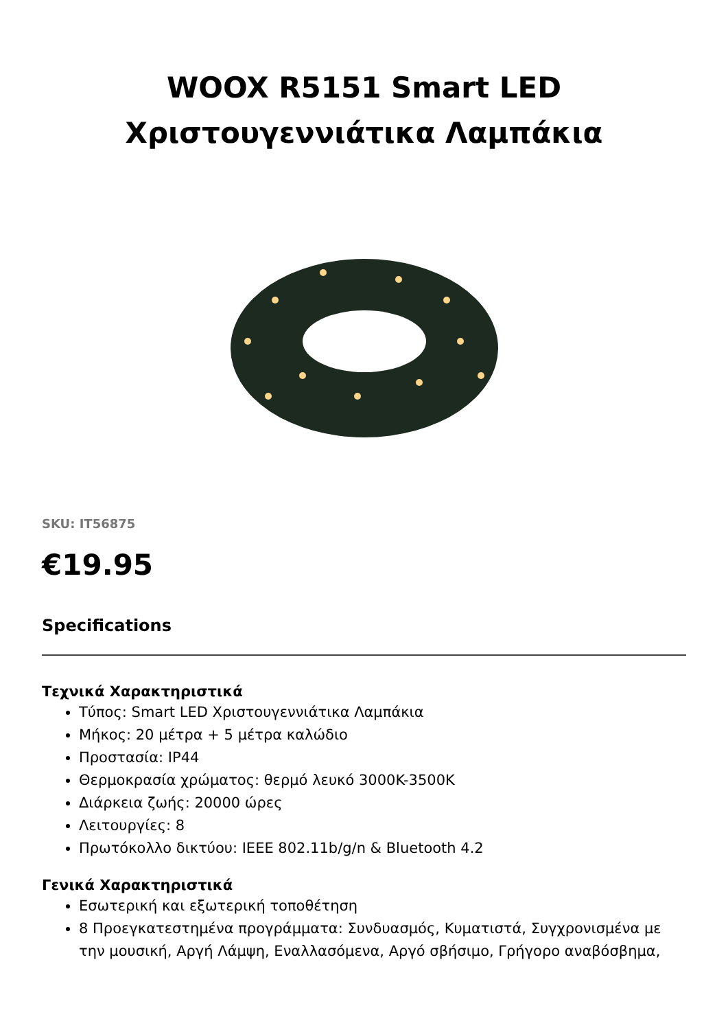WOOX R5151 Smart LED
Χριστουγεννιάτικα Λαμπάκια
SKU: IT56875
€19.95
Specifications
Τεχνικά Χαρακτηριστικά
Τύπος: Smart LED Χριστουγεννιάτικα Λαμπάκια
Μήκος: 20 μέτρα + 5 μέτρα καλώδιο
Προστασία: IP44
Θερμοκρασία χρώματος: θερμό λευκό 3000K-3500K
Διάρκεια ζωής: 20000 ώρες
Λειτουργίες: 8
Πρωτόκολλο δικτύου: IEEE 802.11b/g/n & Bluetooth 4.2
Γενικά Χαρακτηριστικά
Εσωτερική και εξωτερική τοποθέτηση
8 Προεγκατεστημένα προγράμματα: Συνδυασμός, Κυματιστά, Συγχρονισμένα με την μουσική, Αργή Λάμψη, Εναλλασόμενα, Αργό σβήσιμο, Γρήγορο αναβόσβημα,